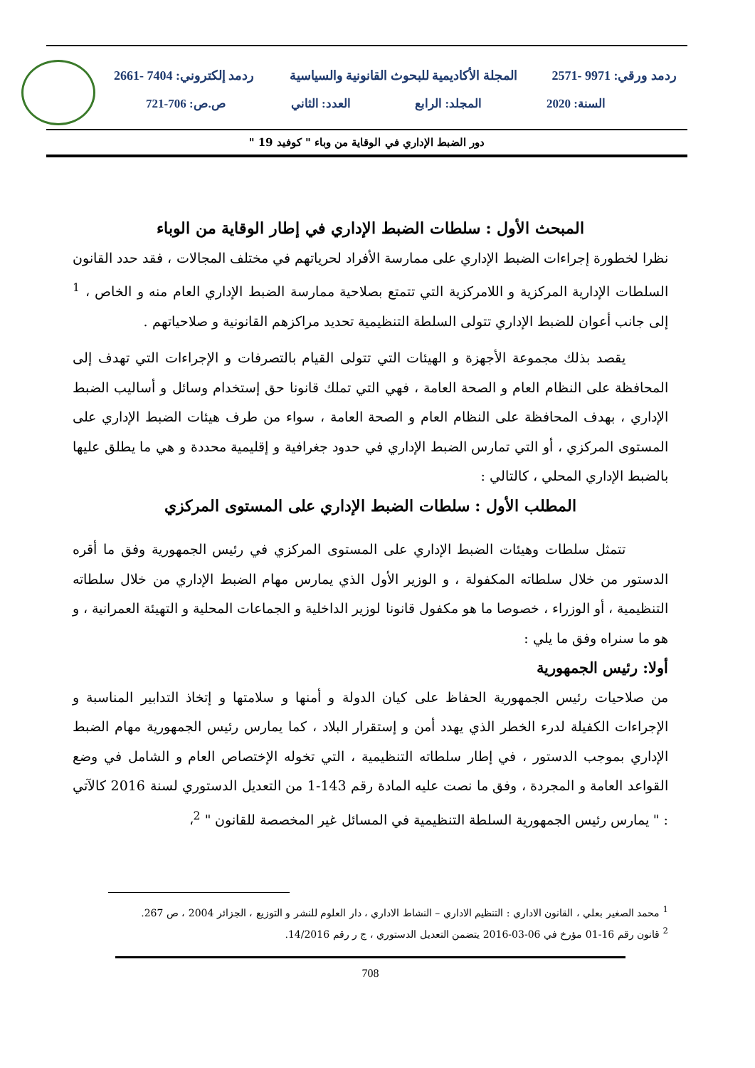ردمد ورقي: 9971 -2571 المجلة الأكاديمية للبحوث القانونية والسياسية ردمد إلكتروني: 7404 -2661
السنة: 2020 المجلد: الرابع العدد: الثاني ص.ص: 706-721
دور الضبط الإداري في الوقاية من وباء " كوفيد 19 "
المبحث الأول : سلطات الضبط الإداري في إطار الوقاية من الوباء
نظرا لخطورة إجراءات الضبط الإداري على ممارسة الأفراد لحرياتهم في مختلف المجالات ، فقد حدد القانون السلطات الإدارية المركزية و اللامركزية التي تتمتع بصلاحية ممارسة الضبط الإداري العام منه و الخاص ، <sup>1</sup> إلى جانب أعوان للضبط الإداري تتولى السلطة التنظيمية تحديد مراكزهم القانونية و صلاحياتهم .
يقصد بذلك مجموعة الأجهزة و الهيئات التي تتولى القيام بالتصرفات و الإجراءات التي تهدف إلى المحافظة على النظام العام و الصحة العامة ، فهي التي تملك قانونا حق إستخدام وسائل و أساليب الضبط الإداري ، بهدف المحافظة على النظام العام و الصحة العامة ، سواء من طرف هيئات الضبط الإداري على المستوى المركزي ، أو التي تمارس الضبط الإداري في حدود جغرافية و إقليمية محددة و هي ما يطلق عليها بالضبط الإداري المحلي ، كالتالي :
المطلب الأول : سلطات الضبط الإداري على المستوى المركزي
تتمثل سلطات وهيئات الضبط الإداري على المستوى المركزي في رئيس الجمهورية وفق ما أقره الدستور من خلال سلطاته المكفولة ، و الوزير الأول الذي يمارس مهام الضبط الإداري من خلال سلطاته التنظيمية ، أو الوزراء ، خصوصا ما هو مكفول قانونا لوزير الداخلية و الجماعات المحلية و التهيئة العمرانية ، و هو ما سنراه وفق ما يلي :
أولا: رئيس الجمهورية
من صلاحيات رئيس الجمهورية الحفاظ على كيان الدولة و أمنها و سلامتها و إتخاذ التدابير المناسبة و الإجراءات الكفيلة لدرء الخطر الذي يهدد أمن و إستقرار البلاد ، كما يمارس رئيس الجمهورية مهام الضبط الإداري بموجب الدستور ، في إطار سلطاته التنظيمية ، التي تخوله الإختصاص العام و الشامل في وضع القواعد العامة و المجردة ، وفق ما نصت عليه المادة رقم 143-1 من التعديل الدستوري لسنة 2016 كالآتي : " يمارس رئيس الجمهورية السلطة التنظيمية في المسائل غير المخصصة للقانون " <sup>2</sup>،
<sup>1</sup> محمد الصغير بعلي ، القانون الاداري : التنظيم الاداري – النشاط الاداري ، دار العلوم للنشر و التوزيع ، الجزائر 2004 ، ص 267.
<sup>2</sup> قانون رقم 16-01 مؤرخ في 06-03-2016 يتضمن التعديل الدستوري ، ج ر رقم 14/2016.
708